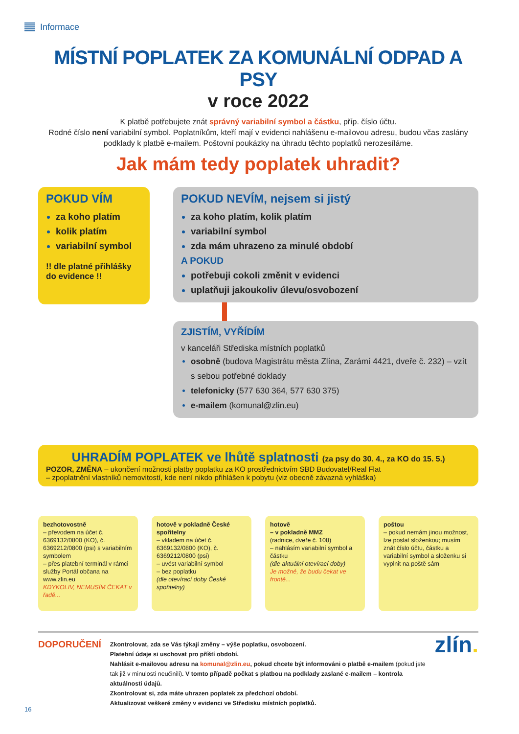Informace
MÍSTNÍ POPLATEK ZA KOMUNÁLNÍ ODPAD A PSY
v roce 2022
K platbě potřebujete znát správný variabilní symbol a částku, příp. číslo účtu.
Rodné číslo není variabilní symbol. Poplatníkům, kteří mají v evidenci nahlášenu e-mailovou adresu, budou včas zaslány podklady k platbě e-mailem. Poštovní poukázky na úhradu těchto poplatků nerozesíláme.
Jak mám tedy poplatek uhradit?
POKUD VÍM
za koho platím
kolik platím
variabilní symbol
!! dle platné přihlášky do evidence !!
POKUD NEVÍM, nejsem si jistý
za koho platím, kolik platím
variabilní symbol
zda mám uhrazeno za minulé období
A POKUD
potřebuji cokoli změnit v evidenci
uplatňuji jakoukoliv úlevu/osvobození
ZJISTÍM, VYŘÍDÍM
v kanceláři Střediska místních poplatků
osobně (budova Magistrátu města Zlína, Zarámí 4421, dveře č. 232) – vzít s sebou potřebné doklady
telefonicky (577 630 364, 577 630 375)
e-mailem (komunal@zlin.eu)
UHRADÍM POPLATEK ve lhůtě splatnosti (za psy do 30. 4., za KO do 15. 5.)
POZOR, ZMĚNA – ukončení možnosti platby poplatku za KO prostřednictvím SBD Budovatel/Real Flat
– zpoplatnění vlastníků nemovitostí, kde není nikdo přihlášen k pobytu (viz obecně závazná vyhláška)
bezhotovostně
– převodem na účet č. 6369132/0800 (KO), č. 6369212/0800 (psi) s variabilním symbolem
– přes platební terminál v rámci služby Portál občana na www.zlin.eu
KDYKOLIV, NEMUSÍM ČEKAT v řadě...
hotově v pokladně České spořitelny
– vkladem na účet č. 6369132/0800 (KO), č. 6369212/0800 (psi)
– uvést variabilní symbol
– bez poplatku
(dle otevírací doby České spořitelny)
hotově
– v pokladně MMZ
(radnice, dveře č. 108)
– nahlásím variabilní symbol a částku
(dle aktuální otevírací doby)
Je možné, že budu čekat ve frontě...
poštou
– pokud nemám jinou možnost, lze poslat složenkou; musím znát číslo účtu, částku a variabilní symbol a složenku si vyplnit na poště sám
DOPORUČENÍ
Zkontrolovat, zda se Vás týkají změny – výše poplatku, osvobození.
Platební údaje si uschovat pro příští období.
Nahlásit e-mailovou adresu na komunal@zlin.eu, pokud chcete být informováni o platbě e-mailem (pokud jste tak již v minulosti neučinili). V tomto případě počkat s platbou na podklady zaslané e-mailem – kontrola aktuálnosti údajů.
Zkontrolovat si, zda máte uhrazen poplatek za předchozí období.
Aktualizovat veškeré změny v evidenci ve Středisku místních poplatků.
zlín.
16